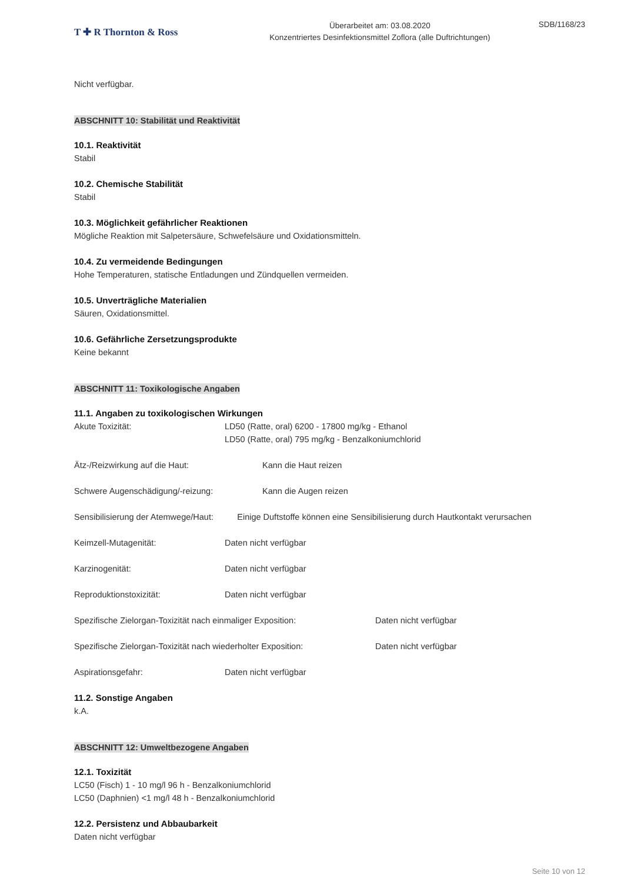T ✚ R Thornton & Ross
Überarbeitet am: 03.08.2020
Konzentriertes Desinfektionsmittel Zoflora (alle Duftrichtungen)
SDB/1168/23
Nicht verfügbar.
ABSCHNITT 10: Stabilität und Reaktivität
10.1. Reaktivität
Stabil
10.2. Chemische Stabilität
Stabil
10.3. Möglichkeit gefährlicher Reaktionen
Mögliche Reaktion mit Salpetersäure, Schwefelsäure und Oxidationsmitteln.
10.4. Zu vermeidende Bedingungen
Hohe Temperaturen, statische Entladungen und Zündquellen vermeiden.
10.5. Unverträgliche Materialien
Säuren, Oxidationsmittel.
10.6. Gefährliche Zersetzungsprodukte
Keine bekannt
ABSCHNITT 11: Toxikologische Angaben
11.1. Angaben zu toxikologischen Wirkungen
Akute Toxizität: LD50 (Ratte, oral) 6200 - 17800 mg/kg - Ethanol
LD50 (Ratte, oral) 795 mg/kg - Benzalkoniumchlorid
Ätz-/Reizwirkung auf die Haut: Kann die Haut reizen
Schwere Augenschädigung/-reizung: Kann die Augen reizen
Sensibilisierung der Atemwege/Haut: Einige Duftstoffe können eine Sensibilisierung durch Hautkontakt verursachen
Keimzell-Mutagenität: Daten nicht verfügbar
Karzinogenität: Daten nicht verfügbar
Reproduktionstoxizität: Daten nicht verfügbar
Spezifische Zielorgan-Toxizität nach einmaliger Exposition:
Daten nicht verfügbar
Spezifische Zielorgan-Toxizität nach wiederholter Exposition:
Daten nicht verfügbar
Aspirationsgefahr: Daten nicht verfügbar
11.2. Sonstige Angaben
k.A.
ABSCHNITT 12: Umweltbezogene Angaben
12.1. Toxizität
LC50 (Fisch) 1 - 10 mg/l 96 h - Benzalkoniumchlorid
LC50 (Daphnien) <1 mg/l 48 h - Benzalkoniumchlorid
12.2. Persistenz und Abbaubarkeit
Daten nicht verfügbar
Seite 10 von 12